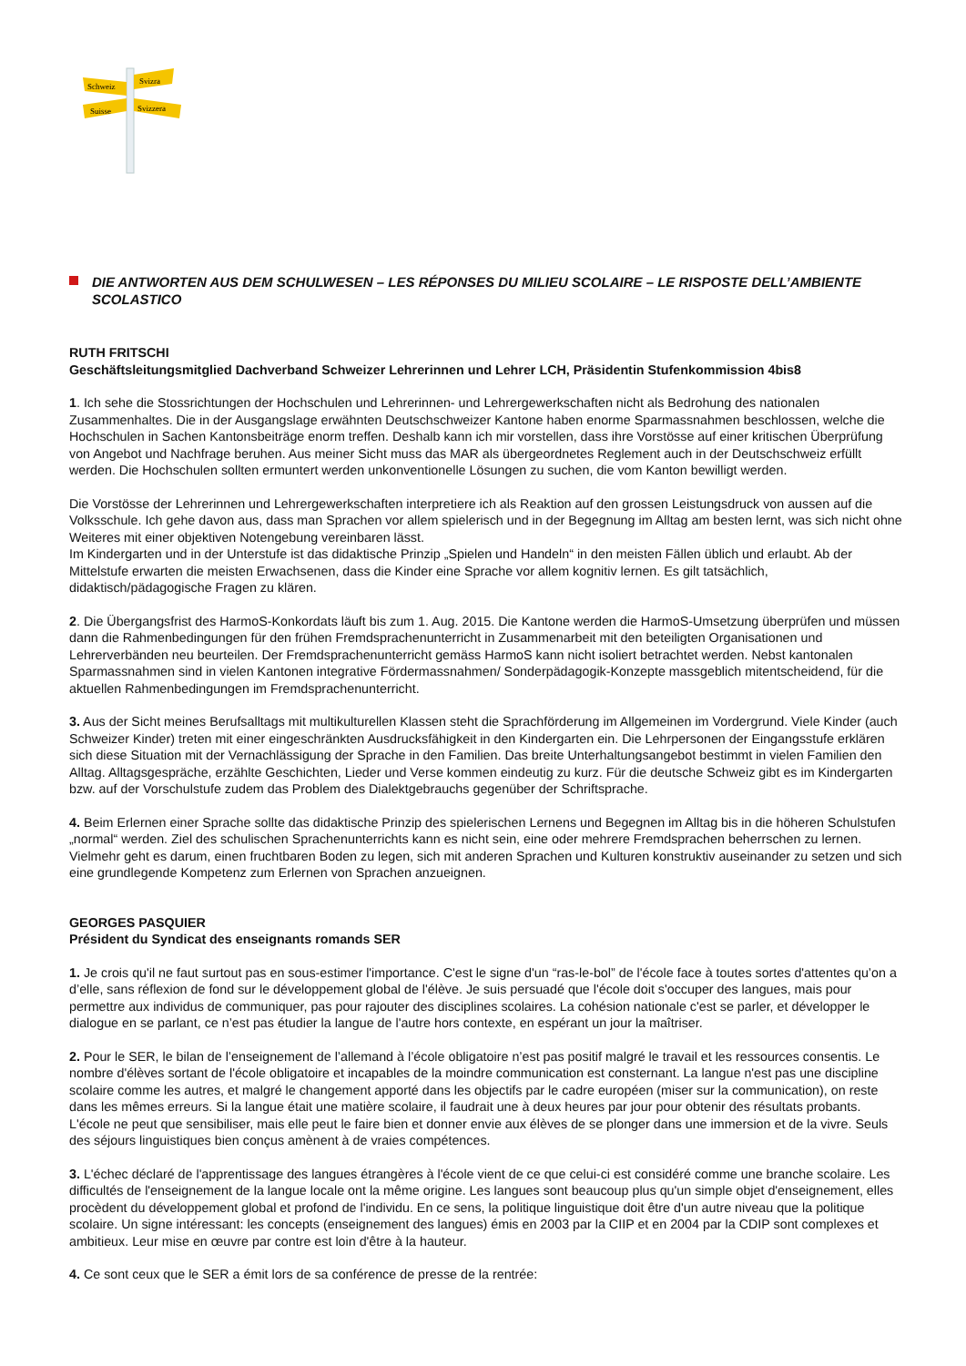Schweiz
Svizra
Suisse
Svizzera
DIE ANTWORTEN AUS DEM SCHULWESEN – LES RÉPONSES DU MILIEU SCOLAIRE – LE RISPOSTE DELL’AMBIENTE SCOLASTICO
RUTH FRITSCHI
Geschäftsleitungsmitglied Dachverband Schweizer Lehrerinnen und Lehrer LCH, Präsidentin Stufenkommission 4bis8
1. Ich sehe die Stossrichtungen der Hochschulen und Lehrerinnen- und Lehrergewerkschaften nicht als Bedrohung des nationalen Zusammenhaltes. Die in der Ausgangslage erwähnten Deutschschweizer Kantone haben enorme Sparmassnahmen beschlossen, welche die Hochschulen in Sachen Kantonsbeiträge enorm treffen. Deshalb kann ich mir vorstellen, dass ihre Vorstösse auf einer kritischen Überprüfung von Angebot und Nachfrage beruhen. Aus meiner Sicht muss das MAR als übergeordnetes Reglement auch in der Deutschschweiz erfüllt werden. Die Hochschulen sollten ermuntert werden unkonventionelle Lösungen zu suchen, die vom Kanton bewilligt werden.
Die Vorstösse der Lehrerinnen und Lehrergewerkschaften interpretiere ich als Reaktion auf den grossen Leistungsdruck von aussen auf die Volksschule. Ich gehe davon aus, dass man Sprachen vor allem spielerisch und in der Begegnung im Alltag am besten lernt, was sich nicht ohne Weiteres mit einer objektiven Notengebung vereinbaren lässt.
Im Kindergarten und in der Unterstufe ist das didaktische Prinzip „Spielen und Handeln“ in den meisten Fällen üblich und erlaubt. Ab der Mittelstufe erwarten die meisten Erwachsenen, dass die Kinder eine Sprache vor allem kognitiv lernen. Es gilt tatsächlich, didaktisch/pädagogische Fragen zu klären.
2. Die Übergangsfrist des HarmoS-Konkordats läuft bis zum 1. Aug. 2015. Die Kantone werden die HarmoS-Umsetzung überprüfen und müssen dann die Rahmenbedingungen für den frühen Fremdsprachenunterricht in Zusammenarbeit mit den beteiligten Organisationen und Lehrerverbänden neu beurteilen. Der Fremdsprachenunterricht gemäss HarmoS kann nicht isoliert betrachtet werden. Nebst kantonalen Sparmassnahmen sind in vielen Kantonen integrative Fördermassnahmen/ Sonderpädagogik-Konzepte massgeblich mitentscheidend, für die aktuellen Rahmenbedingungen im Fremdsprachenunterricht.
3. Aus der Sicht meines Berufsalltags mit multikulturellen Klassen steht die Sprachförderung im Allgemeinen im Vordergrund. Viele Kinder (auch Schweizer Kinder) treten mit einer eingeschränkten Ausdrucksfähigkeit in den Kindergarten ein. Die Lehrpersonen der Eingangsstufe erklären sich diese Situation mit der Vernachlässigung der Sprache in den Familien. Das breite Unterhaltungsangebot bestimmt in vielen Familien den Alltag. Alltagsgespräche, erzählte Geschichten, Lieder und Verse kommen eindeutig zu kurz. Für die deutsche Schweiz gibt es im Kindergarten bzw. auf der Vorschulstufe zudem das Problem des Dialektgebrauchs gegenüber der Schriftsprache.
4. Beim Erlernen einer Sprache sollte das didaktische Prinzip des spielerischen Lernens und Begegnen im Alltag bis in die höheren Schulstufen „normal“ werden. Ziel des schulischen Sprachenunterrichts kann es nicht sein, eine oder mehrere Fremdsprachen beherrschen zu lernen. Vielmehr geht es darum, einen fruchtbaren Boden zu legen, sich mit anderen Sprachen und Kulturen konstruktiv auseinander zu setzen und sich eine grundlegende Kompetenz zum Erlernen von Sprachen anzueignen.
GEORGES PASQUIER
Président du Syndicat des enseignants romands SER
1. Je crois qu'il ne faut surtout pas en sous-estimer l'importance. C'est le signe d'un “ras-le-bol” de l'école face à toutes sortes d'attentes qu’on a d’elle, sans réflexion de fond sur le développement global de l'élève. Je suis persuadé que l'école doit s'occuper des langues, mais pour permettre aux individus de communiquer, pas pour rajouter des disciplines scolaires. La cohésion nationale c'est se parler, et développer le dialogue en se parlant, ce n’est pas étudier la langue de l'autre hors contexte, en espérant un jour la maîtriser.
2. Pour le SER, le bilan de l’enseignement de l’allemand à l’école obligatoire n’est pas positif malgré le travail et les ressources consentis. Le nombre d'élèves sortant de l'école obligatoire et incapables de la moindre communication est consternant. La langue n'est pas une discipline scolaire comme les autres, et malgré le changement apporté dans les objectifs par le cadre européen (miser sur la communication), on reste dans les mêmes erreurs. Si la langue était une matière scolaire, il faudrait une à deux heures par jour pour obtenir des résultats probants. L'école ne peut que sensibiliser, mais elle peut le faire bien et donner envie aux élèves de se plonger dans une immersion et de la vivre. Seuls des séjours linguistiques bien conçus amènent à de vraies compétences.
3. L'échec déclaré de l'apprentissage des langues étrangères à l'école vient de ce que celui-ci est considéré comme une branche scolaire. Les difficultés de l'enseignement de la langue locale ont la même origine. Les langues sont beaucoup plus qu'un simple objet d'enseignement, elles procèdent du développement global et profond de l'individu. En ce sens, la politique linguistique doit être d'un autre niveau que la politique scolaire. Un signe intéressant: les concepts (enseignement des langues) émis en 2003 par la CIIP et en 2004 par la CDIP sont complexes et ambitieux. Leur mise en œuvre par contre est loin d'être à la hauteur.
4. Ce sont ceux que le SER a émit lors de sa conférence de presse de la rentrée: